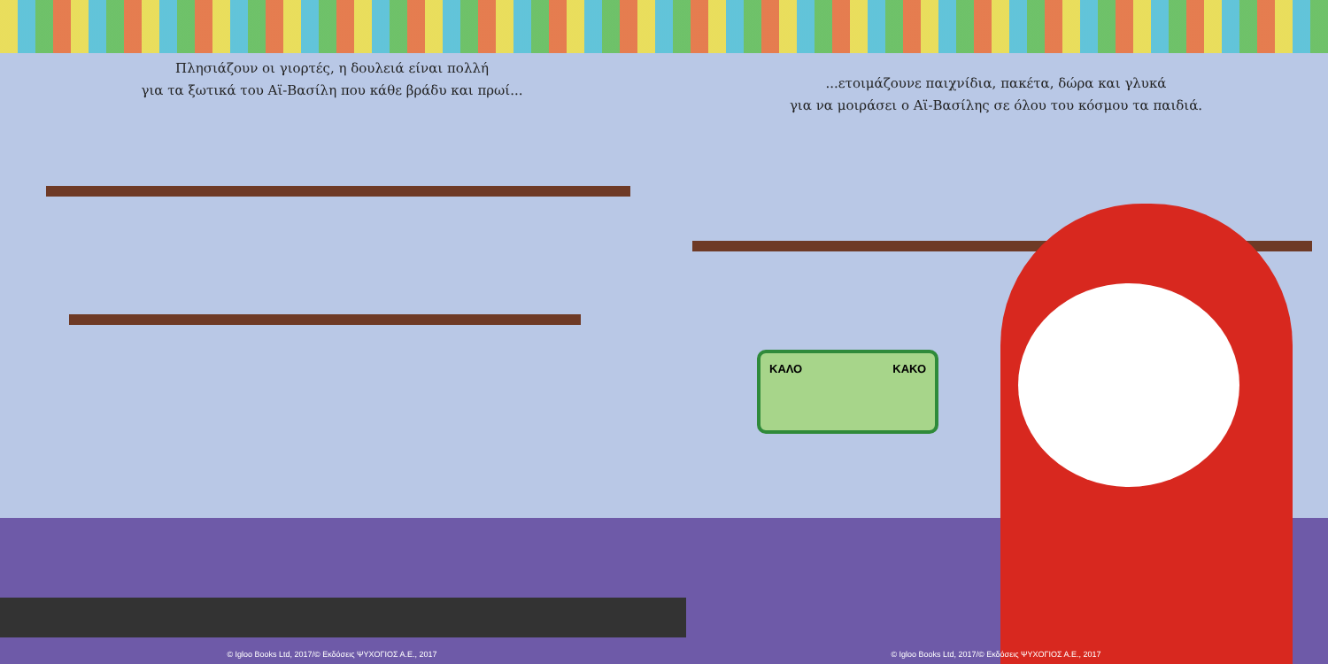ΚΑΛΟ ΚΑΚΟ
Πλησιάζουν οι γιορτές, η δουλειά είναι πολλή
για τα ξωτικά του Αϊ-Βασίλη που κάθε βράδυ και πρωί...
© Igloo Books Ltd, 2017/© Εκδόσεις ΨΥΧΟΓΙΟΣ Α.Ε., 2017
...ετοιμάζουνε παιχνίδια, πακέτα, δώρα και γλυκά
για να μοιράσει ο Αϊ-Βασίλης σε όλου του κόσμου τα παιδιά.
© Igloo Books Ltd, 2017/© Εκδόσεις ΨΥΧΟΓΙΟΣ Α.Ε., 2017